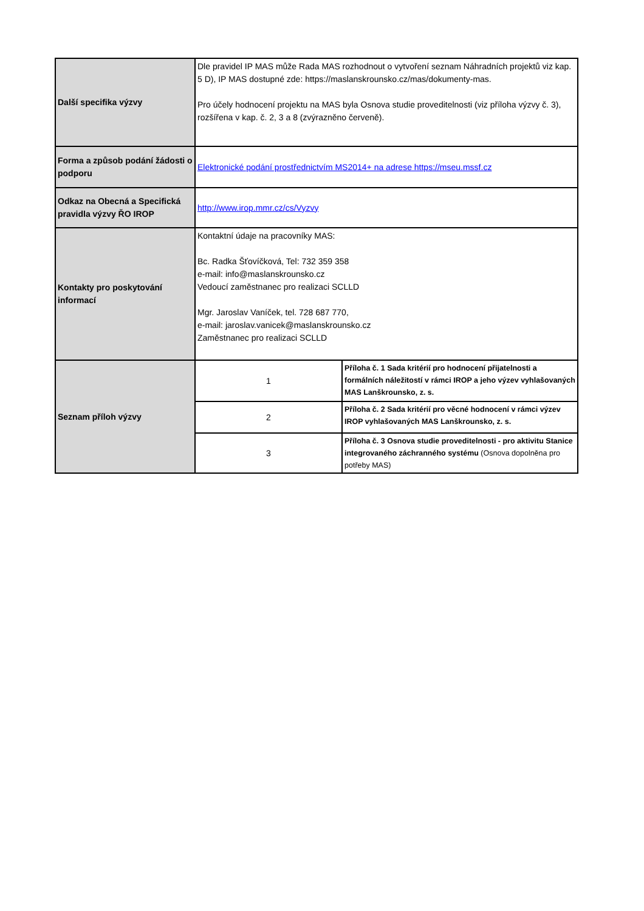| Další specifika výzvy | Dle pravidel IP MAS může Rada MAS rozhodnout o vytvoření seznam Náhradních projektů viz kap. 5 D), IP MAS dostupné zde: https://maslanskrounsko.cz/mas/dokumenty-mas. Pro účely hodnocení projektu na MAS byla Osnova studie proveditelnosti (viz příloha výzvy č. 3), rozšířena v kap. č. 2, 3 a 8 (zvýrazněno červeně). | |
| Forma a způsob podání žádosti o podporu | Elektronické podání prostřednictvím MS2014+ na adrese https://mseu.mssf.cz | |
| Odkaz na Obecná a Specifická pravidla výzvy ŘO IROP | http://www.irop.mmr.cz/cs/Vyzvy | |
| Kontakty pro poskytování informací | Kontaktní údaje na pracovníky MAS: Bc. Radka Šťovíčková, Tel: 732 359 358 e-mail: info@maslanskrounsko.cz Vedoucí zaměstnanec pro realizaci SCLLD Mgr. Jaroslav Vaníček, tel. 728 687 770, e-mail: jaroslav.vanicek@maslanskrounsko.cz Zaměstnanec pro realizaci SCLLD | |
| Seznam příloh výzvy | 1 | Příloha č. 1 Sada kritérií pro hodnocení přijatelnosti a formálních náležitostí v rámci IROP a jeho výzev vyhlašovaných MAS Lanškrounsko, z. s. |
| | 2 | Příloha č. 2 Sada kritérií pro věcné hodnocení v rámci výzev IROP vyhlašovaných MAS Lanškrounsko, z. s. |
| | 3 | Příloha č. 3 Osnova studie proveditelnosti - pro aktivitu Stanice integrovaného záchranného systému (Osnova dopolněna pro potřeby MAS) |